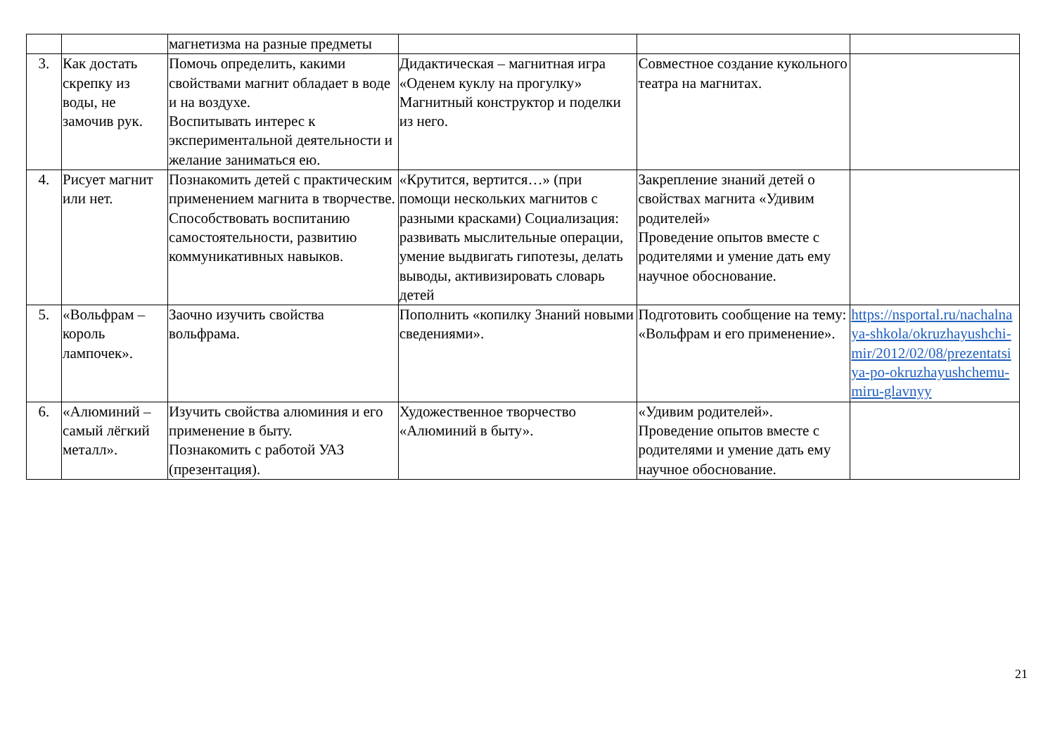| | | магнетизма на разные предметы | | | |
| 3. | Как достать скрепку из воды, не замочив рук. | Помочь определить, какими свойствами магнит обладает в воде и на воздухе. Воспитывать интерес к экспериментальной деятельности и желание заниматься ею. | Дидактическая – магнитная игра «Оденем куклу на прогулку» Магнитный конструктор и поделки из него. | Совместное создание кукольного театра на магнитах. | |
| 4. | Рисует магнит или нет. | Познакомить детей с практическим применением магнита в творчестве. Способствовать воспитанию самостоятельности, развитию коммуникативных навыков. | «Крутится, вертится…» (при помощи нескольких магнитов с разными красками) Социализация: развивать мыслительные операции, умение выдвигать гипотезы, делать выводы, активизировать словарь детей | Закрепление знаний детей о свойствах магнита «Удивим родителей» Проведение опытов вместе с родителями и умение дать ему научное обоснование. | |
| 5. | «Вольфрам – король лампочек». | Заочно изучить свойства вольфрама. | Пополнить «копилку Знаний новыми сведениями». | Подготовить сообщение на тему: «Вольфрам и его применение». | https://nsportal.ru/nachalnaya-shkola/okruzhayushchi-mir/2012/02/08/prezentatsiya-po-okruzhayushchemu-miru-glavnyy |
| 6. | «Алюминий – самый лёгкий металл». | Изучить свойства алюминия и его применение в быту. Познакомить с работой УАЗ (презентация). | Художественное творчество «Алюминий в быту». | «Удивим родителей». Проведение опытов вместе с родителями и умение дать ему научное обоснование. | |
21